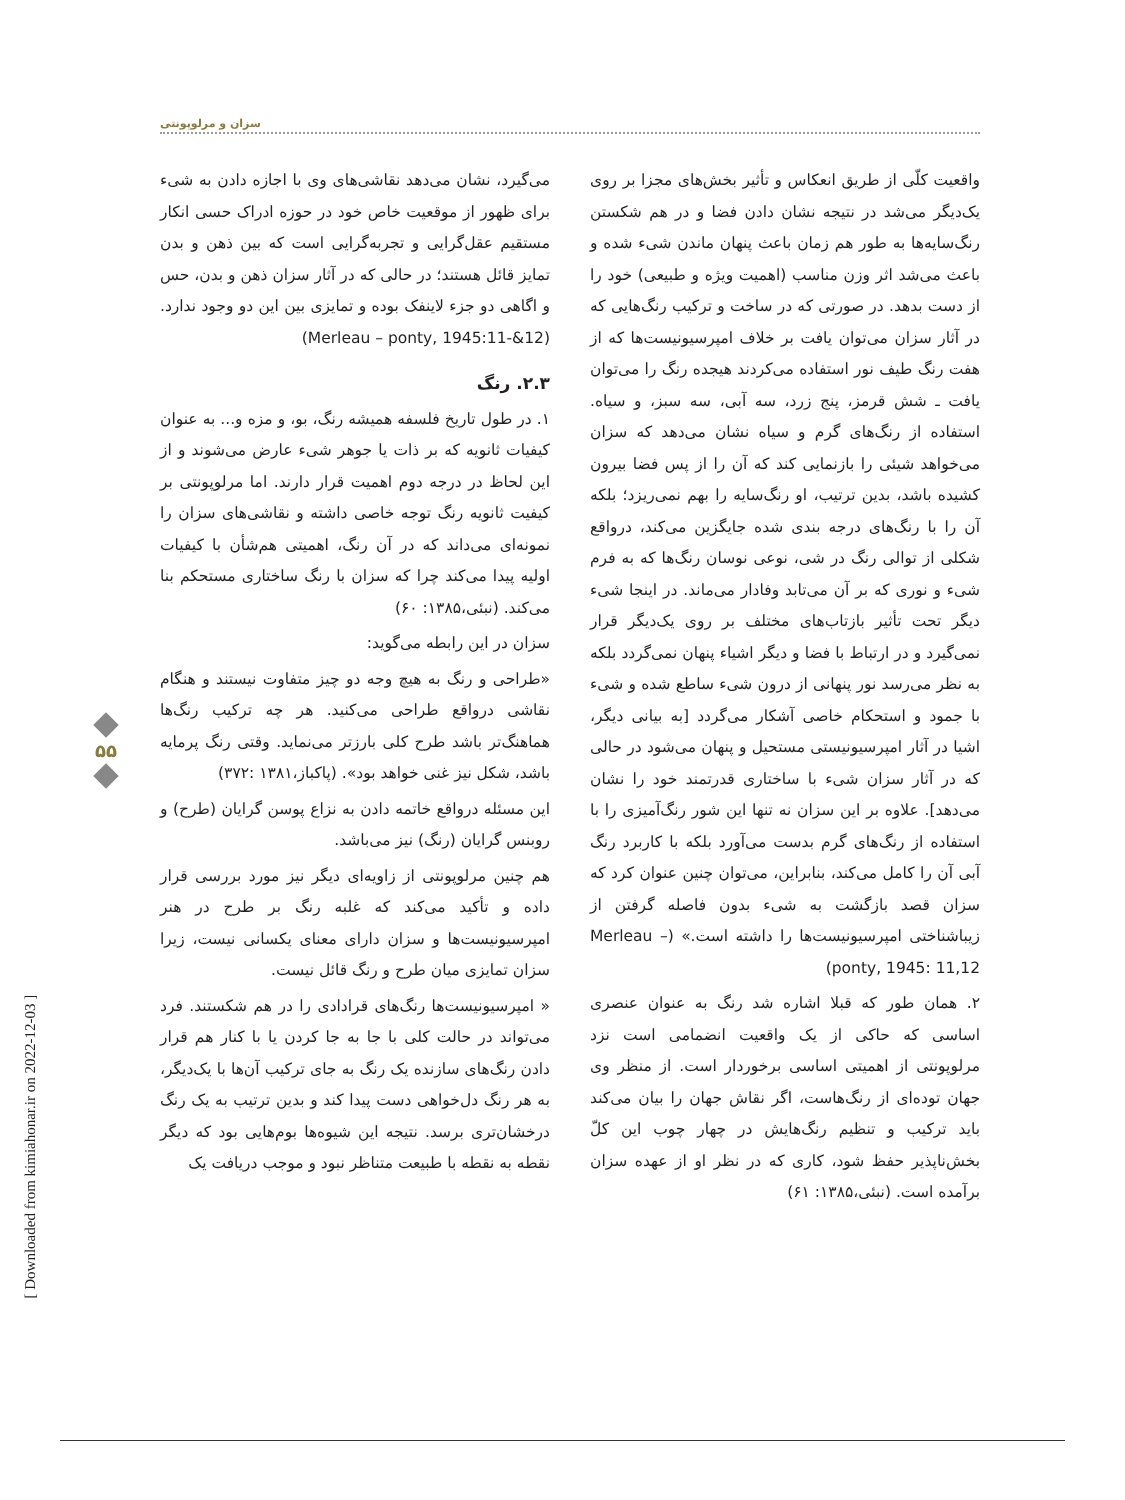سزان و مرلوپونتی
می‌گیرد، نشان می‌دهد نقاشی‌های وی با اجازه دادن به شیء برای ظهور از موقعیت خاص خود در حوزه ادراک حسی انکار مستقیم عقل‌گرایی و تجربه‌گرایی است که بین ذهن و بدن تمایز قائل هستند؛ در حالی که در آثار سزان ذهن و بدن، حس و اگاهی دو جزء لاینفک بوده و تمایزی بین این دو وجود ندارد. (Merleau – ponty, 1945:11-&12)
۲.۳. رنگ
۱. در طول تاریخ فلسفه همیشه رنگ، بو، و مزه و... به عنوان کیفیات ثانویه که بر ذات یا جوهر شیء عارض می‌شوند و از این لحاظ در درجه دوم اهمیت قرار دارند. اما مرلوپونتی بر کیفیت ثانویه رنگ توجه خاصی داشته و نقاشی‌های سزان را نمونه‌ای می‌داند که در آن رنگ، اهمیتی هم‌شأن با کیفیات اولیه پیدا می‌کند چرا که سزان با رنگ ساختاری مستحکم بنا می‌کند. (نبئی،۱۳۸۵: ۶۰)
سزان در این رابطه می‌گوید:
«طراحی و رنگ به هیچ وجه دو چیز متفاوت نیستند و هنگام نقاشی درواقع طراحی می‌کنید. هر چه ترکیب رنگ‌ها هماهنگ‌تر باشد طرح کلی بارزتر می‌نماید. وقتی رنگ پرمایه باشد، شکل نیز غنی خواهد بود». (پاکباز،۱۳۸۱ :۳۷۲)
این مسئله درواقع خاتمه دادن به نزاع پوسن گرایان (طرح) و روبنس گرایان (رنگ) نیز می‌باشد.
هم چنین مرلوپونتی از زاویه‌ای دیگر نیز مورد بررسی قرار داده و تأکید می‌کند که غلبه رنگ بر طرح در هنر امپرسیونیست‌ها و سزان دارای معنای یکسانی نیست، زیرا سزان تمایزی میان طرح و رنگ قائل نیست.
« امپرسیونیست‌ها رنگ‌های قرادادی را در هم شکستند. فرد می‌تواند در حالت کلی با جا به جا کردن یا با کنار هم قرار دادن رنگ‌های سازنده یک رنگ به جای ترکیب آن‌ها با یک‌دیگر، به هر رنگ دل‌خواهی دست پیدا کند و بدین ترتیب به یک رنگ درخشان‌تری برسد. نتیجه این شیوه‌ها بوم‌هایی بود که دیگر نقطه به نقطه با طبیعت متناظر نبود و موجب دریافت یک
واقعیت کلّی از طریق انعکاس و تأثیر بخش‌های مجزا بر روی یک‌دیگر می‌شد در نتیجه نشان دادن فضا و در هم شکستن رنگ‌سایه‌ها به طور هم زمان باعث پنهان ماندن شیء شده و باعث می‌شد اثر وزن مناسب (اهمیت ویژه و طبیعی) خود را از دست بدهد. در صورتی که در ساخت و ترکیب رنگ‌هایی که در آثار سزان می‌توان یافت بر خلاف امپرسیونیست‌ها که از هفت رنگ طیف نور استفاده می‌کردند هیجده رنگ را می‌توان یافت ـ شش قرمز، پنج زرد، سه آبی، سه سبز، و سیاه. استفاده از رنگ‌های گرم و سیاه نشان می‌دهد که سزان می‌خواهد شیئی را بازنمایی کند که آن را از پس فضا بیرون کشیده باشد، بدین ترتیب، او رنگ‌سایه را بهم نمی‌ریزد؛ بلکه آن را با رنگ‌های درجه بندی شده جایگزین می‌کند، درواقع شکلی از توالی رنگ در شی، نوعی نوسان رنگ‌ها که به فرم شیء و نوری که بر آن می‌تابد وفادار می‌ماند. در اینجا شیء دیگر تحت تأثیر بازتاب‌های مختلف بر روی یک‌دیگر قرار نمی‌گیرد و در ارتباط با فضا و دیگر اشیاء پنهان نمی‌گردد بلکه به نظر می‌رسد نور پنهانی از درون شیء ساطع شده و شیء با جمود و استحکام خاصی آشکار می‌گردد [به بیانی دیگر، اشیا در آثار امپرسیونیستی مستحیل و پنهان می‌شود در حالی که در آثار سزان شیء با ساختاری قدرتمند خود را نشان می‌دهد]. علاوه بر این سزان نه تنها این شور رنگ‌آمیزی را با استفاده از رنگ‌های گرم بدست می‌آورد بلکه با کاربرد رنگ آبی آن را کامل می‌کند، بنابراین، می‌توان چنین عنوان کرد که سزان قصد بازگشت به شیء بدون فاصله گرفتن از زیباشناختی امپرسیونیست‌ها را داشته است.» (Merleau – ponty, 1945: 11,12)
۲. همان طور که قبلا اشاره شد رنگ به عنوان عنصری اساسی که حاکی از یک واقعیت انضمامی است نزد مرلوپونتی از اهمیتی اساسی برخوردار است. از منظر وی جهان توده‌ای از رنگ‌هاست، اگر نقاش جهان را بیان می‌کند باید ترکیب و تنظیم رنگ‌هایش در چهار چوب این کلّ بخش‌ناپذیر حفظ شود، کاری که در نظر او از عهده سزان برآمده است. (نبئی،۱۳۸۵: ۶۱)
۵۵
[ Downloaded from kimiahonar.ir on 2022-12-03 ]